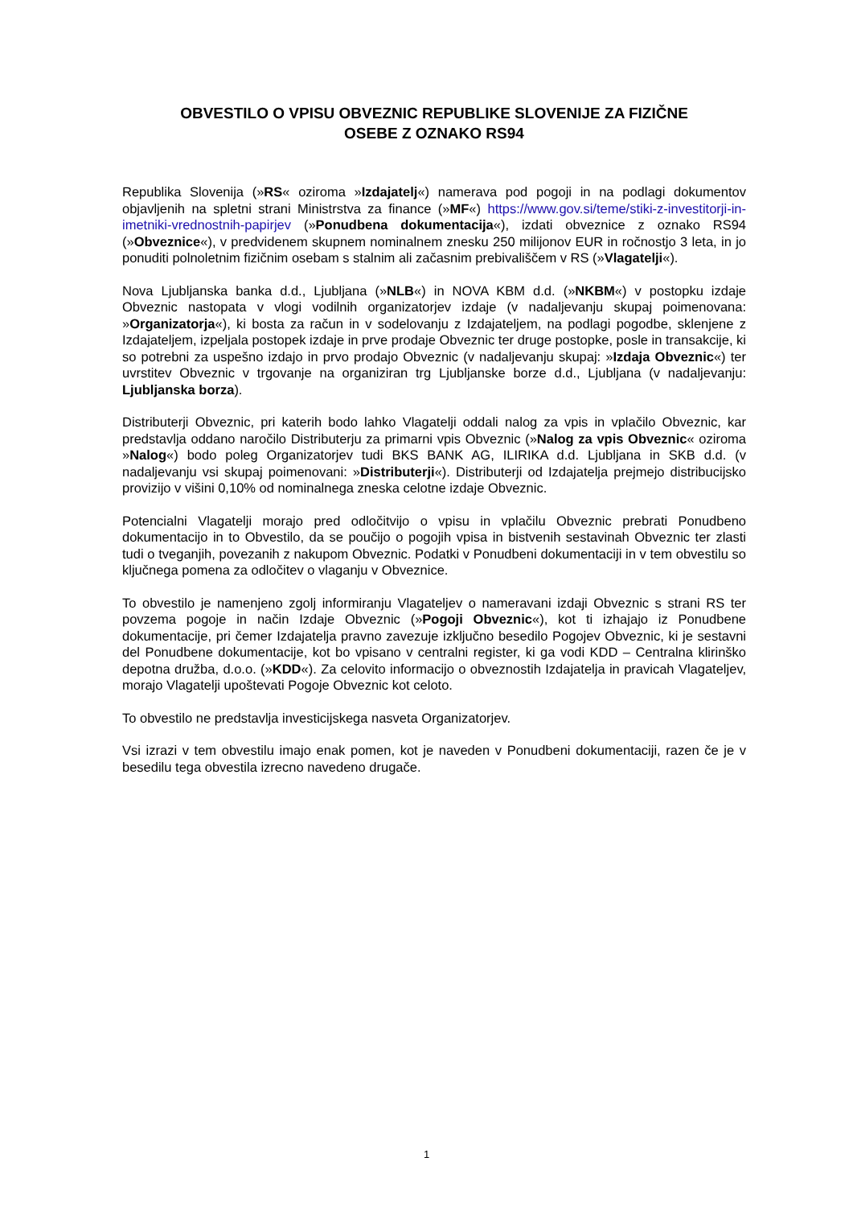OBVESTILO O VPISU OBVEZNIC REPUBLIKE SLOVENIJE ZA FIZIČNE
OSEBE Z OZNAKO RS94
Republika Slovenija (»RS« oziroma »Izdajatelj«) namerava pod pogoji in na podlagi dokumentov objavljenih na spletni strani Ministrstva za finance (»MF«) https://www.gov.si/teme/stiki-z-investitorji-in-imetniki-vrednostnih-papirjev (»Ponudbena dokumentacija«), izdati obveznice z oznako RS94 (»Obveznice«), v predvidenem skupnem nominalnem znesku 250 milijonov EUR in ročnostjo 3 leta, in jo ponuditi polnoletnim fizičnim osebam s stalnim ali začasnim prebivališčem v RS (»Vlagatelji«).
Nova Ljubljanska banka d.d., Ljubljana (»NLB«) in NOVA KBM d.d. (»NKBM«) v postopku izdaje Obveznic nastopata v vlogi vodilnih organizatorjev izdaje (v nadaljevanju skupaj poimenovana: »Organizatorja«), ki bosta za račun in v sodelovanju z Izdajateljem, na podlagi pogodbe, sklenjene z Izdajateljem, izpeljala postopek izdaje in prve prodaje Obveznic ter druge postopke, posle in transakcije, ki so potrebni za uspešno izdajo in prvo prodajo Obveznic (v nadaljevanju skupaj: »Izdaja Obveznic«) ter uvrstitev Obveznic v trgovanje na organiziran trg Ljubljanske borze d.d., Ljubljana (v nadaljevanju: Ljubljanska borza).
Distributerji Obveznic, pri katerih bodo lahko Vlagatelji oddali nalog za vpis in vplačilo Obveznic, kar predstavlja oddano naročilo Distributerju za primarni vpis Obveznic (»Nalog za vpis Obveznic« oziroma »Nalog«) bodo poleg Organizatorjev tudi BKS BANK AG, ILIRIKA d.d. Ljubljana in SKB d.d. (v nadaljevanju vsi skupaj poimenovani: »Distributerji«). Distributerji od Izdajatelja prejmejo distribucijsko provizijo v višini 0,10% od nominalnega zneska celotne izdaje Obveznic.
Potencialni Vlagatelji morajo pred odločitvijo o vpisu in vplačilu Obveznic prebrati Ponudbeno dokumentacijo in to Obvestilo, da se poučijo o pogojih vpisa in bistvenih sestavinah Obveznic ter zlasti tudi o tveganjih, povezanih z nakupom Obveznic. Podatki v Ponudbeni dokumentaciji in v tem obvestilu so ključnega pomena za odločitev o vlaganju v Obveznice.
To obvestilo je namenjeno zgolj informiranju Vlagateljev o nameravani izdaji Obveznic s strani RS ter povzema pogoje in način Izdaje Obveznic (»Pogoji Obveznic«), kot ti izhajajo iz Ponudbene dokumentacije, pri čemer Izdajatelja pravno zavezuje izključno besedilo Pogojev Obveznic, ki je sestavni del Ponudbene dokumentacije, kot bo vpisano v centralni register, ki ga vodi KDD – Centralna klirinško depotna družba, d.o.o. (»KDD«). Za celovito informacijo o obveznostih Izdajatelja in pravicah Vlagateljev, morajo Vlagatelji upoštevati Pogoje Obveznic kot celoto.
To obvestilo ne predstavlja investicijskega nasveta Organizatorjev.
Vsi izrazi v tem obvestilu imajo enak pomen, kot je naveden v Ponudbeni dokumentaciji, razen če je v besedilu tega obvestila izrecno navedeno drugače.
1